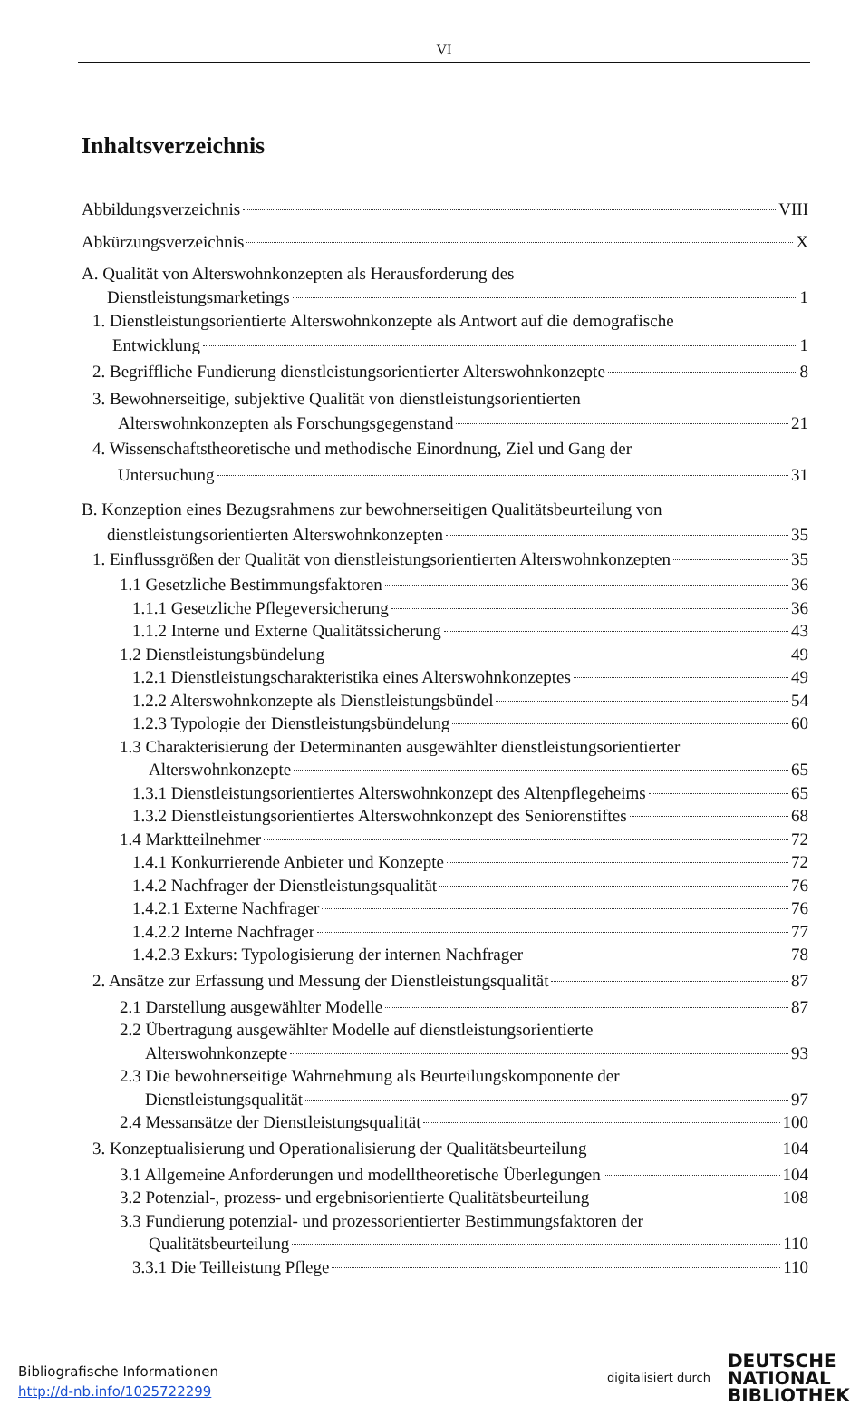VI
Inhaltsverzeichnis
Abbildungsverzeichnis VIII
Abkürzungsverzeichnis X
A. Qualität von Alterswohnkonzepten als Herausforderung des
Dienstleistungsmarketings 1
1. Dienstleistungsorientierte Alterswohnkonzepte als Antwort auf die demografische
Entwicklung 1
2. Begriffliche Fundierung dienstleistungsorientierter Alterswohnkonzepte 8
3. Bewohnerseitige, subjektive Qualität von dienstleistungsorientierten
Alterswohnkonzepten als Forschungsgegenstand 21
4. Wissenschaftstheoretische und methodische Einordnung, Ziel und Gang der
Untersuchung 31
B. Konzeption eines Bezugsrahmens zur bewohnerseitigen Qualitätsbeurteilung von
dienstleistungsorientierten Alterswohnkonzepten 35
1. Einflussgrößen der Qualität von dienstleistungsorientierten Alterswohnkonzepten 35
1.1 Gesetzliche Bestimmungsfaktoren 36
1.1.1 Gesetzliche Pflegeversicherung 36
1.1.2 Interne und Externe Qualitätssicherung 43
1.2 Dienstleistungsbündelung 49
1.2.1 Dienstleistungscharakteristika eines Alterswohnkonzeptes 49
1.2.2 Alterswohnkonzepte als Dienstleistungsbündel 54
1.2.3 Typologie der Dienstleistungsbündelung 60
1.3 Charakterisierung der Determinanten ausgewählter dienstleistungsorientierter
Alterswohnkonzepte 65
1.3.1 Dienstleistungsorientiertes Alterswohnkonzept des Altenpflegeheims 65
1.3.2 Dienstleistungsorientiertes Alterswohnkonzept des Seniorenstiftes 68
1.4 Marktteilnehmer 72
1.4.1 Konkurrierende Anbieter und Konzepte 72
1.4.2 Nachfrager der Dienstleistungsqualität 76
1.4.2.1 Externe Nachfrager 76
1.4.2.2 Interne Nachfrager 77
1.4.2.3 Exkurs: Typologisierung der internen Nachfrager 78
2. Ansätze zur Erfassung und Messung der Dienstleistungsqualität 87
2.1 Darstellung ausgewählter Modelle 87
2.2 Übertragung ausgewählter Modelle auf dienstleistungsorientierte
Alterswohnkonzepte 93
2.3 Die bewohnerseitige Wahrnehmung als Beurteilungskomponente der
Dienstleistungsqualität 97
2.4 Messansätze der Dienstleistungsqualität 100
3. Konzeptualisierung und Operationalisierung der Qualitätsbeurteilung 104
3.1 Allgemeine Anforderungen und modelltheoretische Überlegungen 104
3.2 Potenzial-, prozess- und ergebnisorientierte Qualitätsbeurteilung 108
3.3 Fundierung potenzial- und prozessorientierter Bestimmungsfaktoren der
Qualitätsbeurteilung 110
3.3.1 Die Teilleistung Pflege 110
Bibliografische Informationen
http://d-nb.info/1025722299
digitalisiert durch
DEUTSCHE
NATIONAL
BIBLIOTHEK